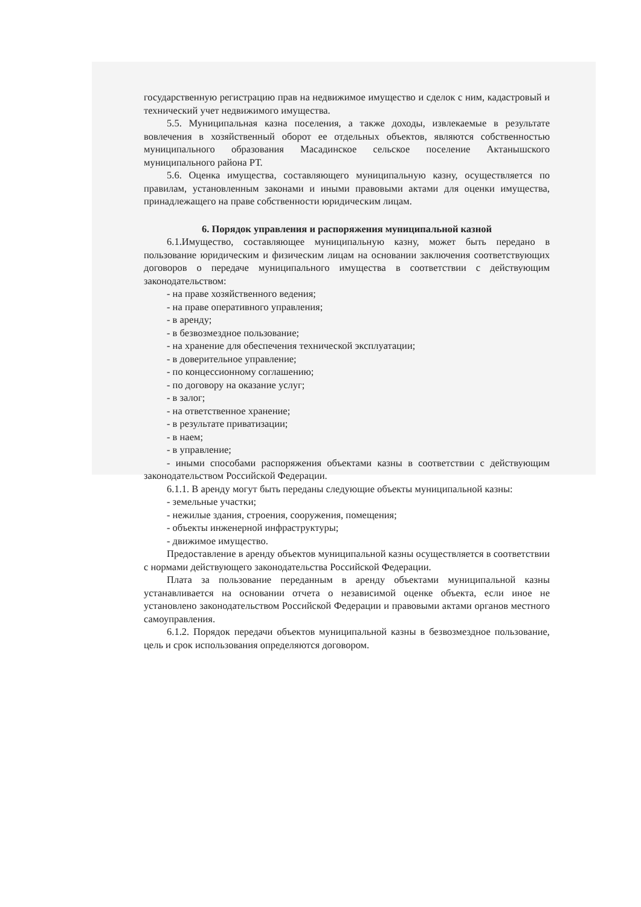государственную регистрацию прав на недвижимое имущество и сделок с ним, кадастровый и технический учет недвижимого имущества.
5.5. Муниципальная казна поселения, а также доходы, извлекаемые в результате вовлечения в хозяйственный оборот ее отдельных объектов, являются собственностью муниципального образования Масадинское сельское поселение Актанышского муниципального района РТ.
5.6. Оценка имущества, составляющего муниципальную казну, осуществляется по правилам, установленным законами и иными правовыми актами для оценки имущества, принадлежащего на праве собственности юридическим лицам.
6. Порядок управления и распоряжения муниципальной казной
6.1.Имущество, составляющее муниципальную казну, может быть передано в пользование юридическим и физическим лицам на основании заключения соответствующих договоров о передаче муниципального имущества в соответствии с действующим законодательством:
- на праве хозяйственного ведения;
- на праве оперативного управления;
- в аренду;
- в безвозмездное пользование;
- на хранение для обеспечения технической эксплуатации;
- в доверительное управление;
- по концессионному соглашению;
- по договору на оказание услуг;
- в залог;
- на ответственное хранение;
- в результате приватизации;
- в наем;
- в управление;
- иными способами распоряжения объектами казны в соответствии с действующим законодательством Российской Федерации.
6.1.1. В аренду могут быть переданы следующие объекты муниципальной казны:
- земельные участки;
- нежилые здания, строения, сооружения, помещения;
- объекты инженерной инфраструктуры;
- движимое имущество.
Предоставление в аренду объектов муниципальной казны осуществляется в соответствии с нормами действующего законодательства Российской Федерации.
Плата за пользование переданным в аренду объектами муниципальной казны устанавливается на основании отчета о независимой оценке объекта, если иное не установлено законодательством Российской Федерации и правовыми актами органов местного самоуправления.
6.1.2. Порядок передачи объектов муниципальной казны в безвозмездное пользование, цель и срок использования определяются договором.